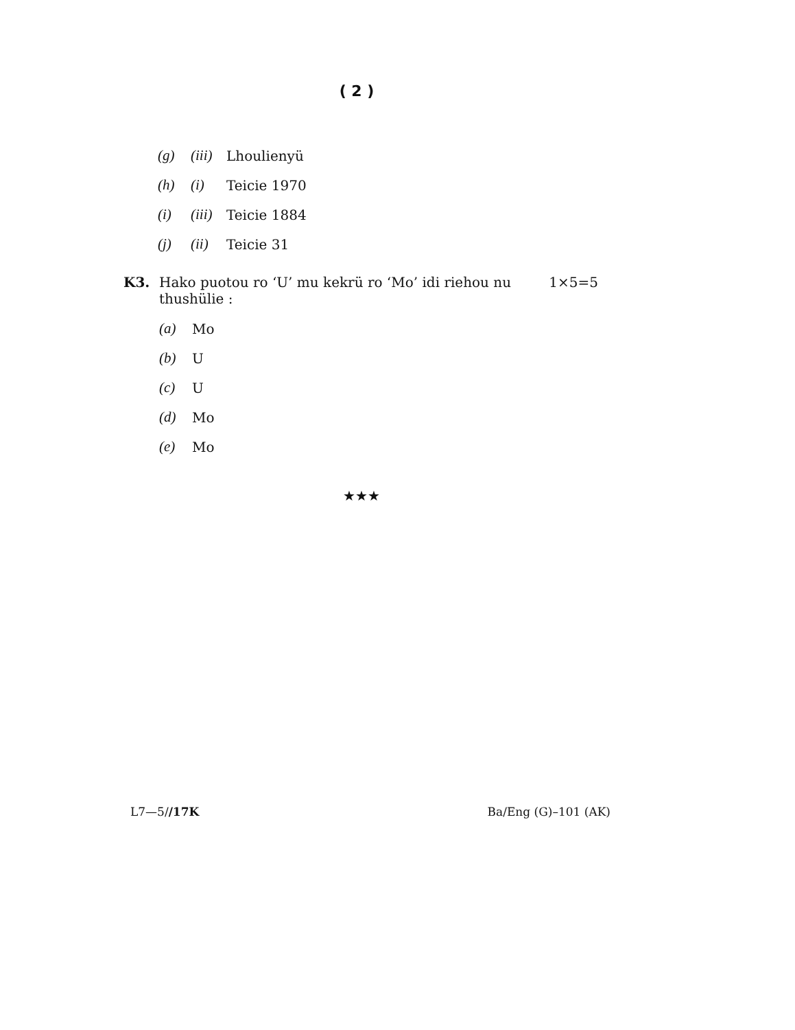( 2 )
(g) (iii) Lhoulienyü
(h) (i) Teicie 1970
(i) (iii) Teicie 1884
(j) (ii) Teicie 31
K3. Hako puotou ro ‘U’ mu kekrü ro ‘Mo’ idi riehou nu 1×5=5
thushülie :
(a) Mo
(b) U
(c) U
(d) Mo
(e) Mo
★★★
L7—5//17K Ba/Eng (G)–101 (AK)